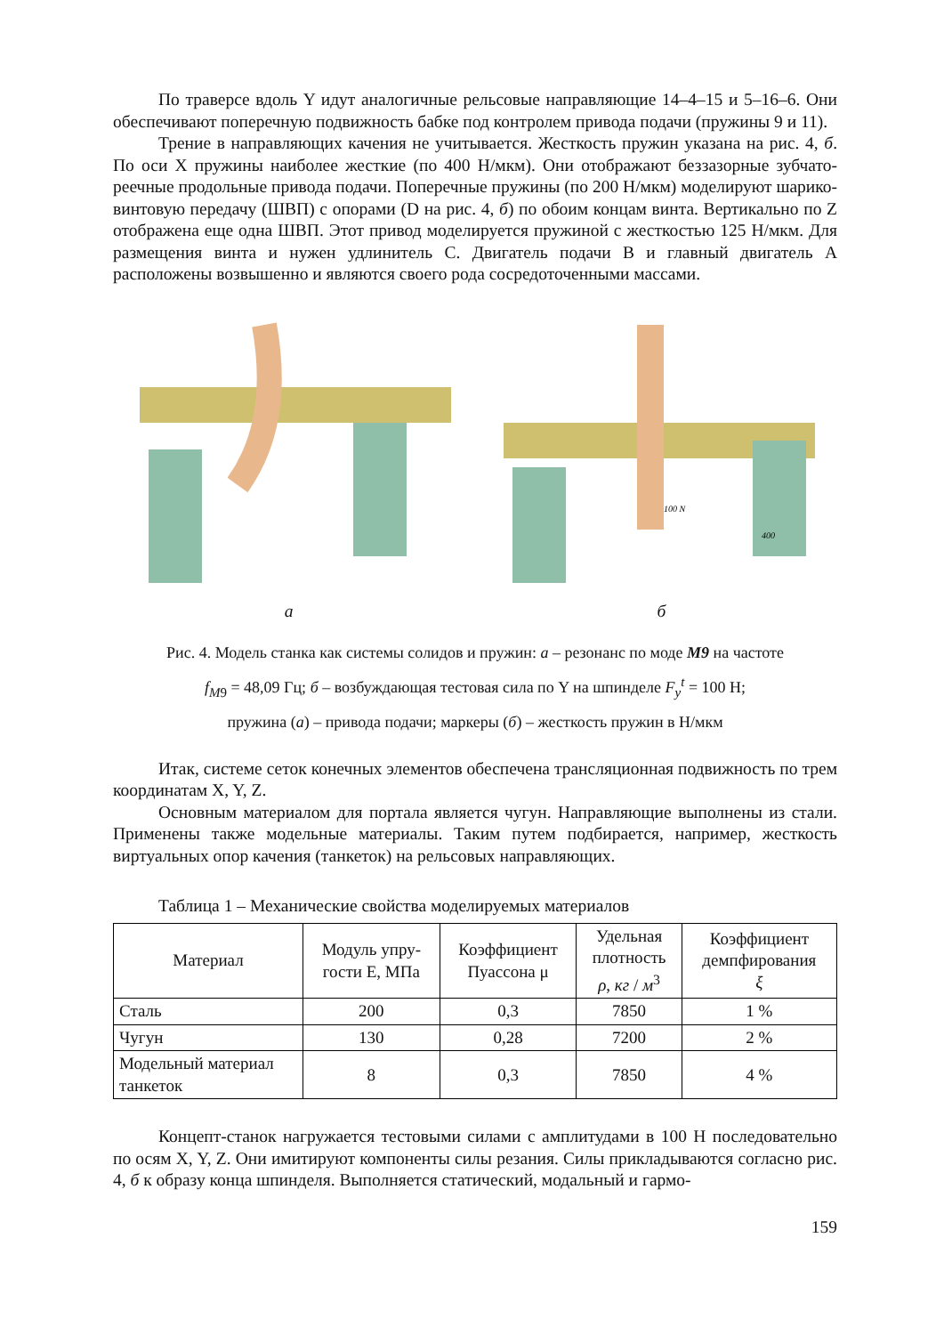По траверсе вдоль Y идут аналогичные рельсовые направляющие 14–4–15 и 5–16–6. Они обеспечивают поперечную подвижность бабке под контролем привода подачи (пружины 9 и 11).
Трение в направляющих качения не учитывается. Жесткость пружин указана на рис. 4, б. По оси X пружины наиболее жесткие (по 400 Н/мкм). Они отображают беззазорные зубчато-реечные продольные привода подачи. Поперечные пружины (по 200 Н/мкм) моделируют шарико-винтовую передачу (ШВП) с опорами (D на рис. 4, б) по обоим концам винта. Вертикально по Z отображена еще одна ШВП. Этот привод моделируется пружиной с жесткостью 125 Н/мкм. Для размещения винта и нужен удлинитель C. Двигатель подачи B и главный двигатель A расположены возвышенно и являются своего рода сосредоточенными массами.
а
100 N
400
б
Рис. 4. Модель станка как системы солидов и пружин: а – резонанс по моде M9 на частоте
f<sub>M9</sub> = 48,09 Гц; б – возбуждающая тестовая сила по Y на шпинделе F<sub>y</sub><sup>t</sup> = 100 Н;
пружина (а) – привода подачи; маркеры (б) – жесткость пружин в Н/мкм
Итак, системе сеток конечных элементов обеспечена трансляционная подвижность по трем координатам X, Y, Z.
Основным материалом для портала является чугун. Направляющие выполнены из стали. Применены также модельные материалы. Таким путем подбирается, например, жесткость виртуальных опор качения (танкеток) на рельсовых направляющих.
Таблица 1 – Механические свойства моделируемых материалов
| Материал | Модуль упру- гости E, МПа | Коэффициент Пуассона μ | Удельная плотность ρ , кг / м<sup>3</sup> | Коэффициент демпфирования ξ |
| --- | --- | --- | --- | --- |
| Сталь | 200 | 0,3 | 7850 | 1 % |
| Чугун | 130 | 0,28 | 7200 | 2 % |
| Модельный материал танкеток | 8 | 0,3 | 7850 | 4 % |
Концепт-станок нагружается тестовыми силами с амплитудами в 100 Н последовательно по осям X, Y, Z. Они имитируют компоненты силы резания. Силы прикладываются согласно рис. 4, б к образу конца шпинделя. Выполняется статический, модальный и гармо-
159